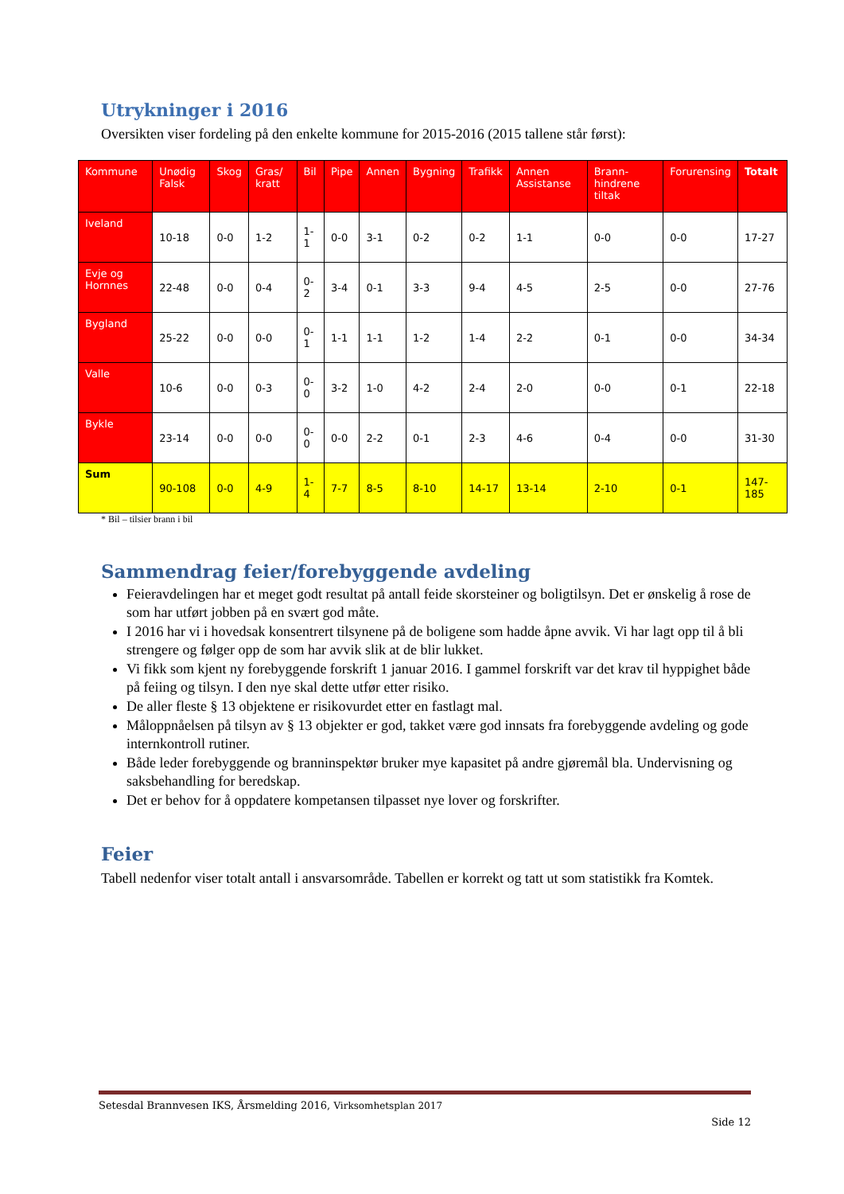Utrykninger i 2016
Oversikten viser fordeling på den enkelte kommune for 2015-2016 (2015 tallene står først):
| Kommune | Unødig Falsk | Skog | Gras/ kratt | Bil | Pipe | Annen | Bygning | Trafikk | Annen Assistanse | Brann-hindrene tiltak | Forurensing | Totalt |
| --- | --- | --- | --- | --- | --- | --- | --- | --- | --- | --- | --- | --- |
| Iveland | 10-18 | 0-0 | 1-2 | 1-1 | 0-0 | 3-1 | 0-2 | 0-2 | 1-1 | 0-0 | 0-0 | 17-27 |
| Evje og Hornnes | 22-48 | 0-0 | 0-4 | 0-2 | 3-4 | 0-1 | 3-3 | 9-4 | 4-5 | 2-5 | 0-0 | 27-76 |
| Bygland | 25-22 | 0-0 | 0-0 | 0-1 | 1-1 | 1-1 | 1-2 | 1-4 | 2-2 | 0-1 | 0-0 | 34-34 |
| Valle | 10-6 | 0-0 | 0-3 | 0-0 | 3-2 | 1-0 | 4-2 | 2-4 | 2-0 | 0-0 | 0-1 | 22-18 |
| Bykle | 23-14 | 0-0 | 0-0 | 0-0 | 0-0 | 2-2 | 0-1 | 2-3 | 4-6 | 0-4 | 0-0 | 31-30 |
| Sum | 90-108 | 0-0 | 4-9 | 1-4 | 7-7 | 8-5 | 8-10 | 14-17 | 13-14 | 2-10 | 0-1 | 147-185 |
* Bil – tilsier brann i bil
Sammendrag feier/forebyggende avdeling
Feieravdelingen har et meget godt resultat på antall feide skorsteiner og boligtilsyn. Det er ønskelig å rose de som har utført jobben på en svært god måte.
I 2016 har vi i hovedsak konsentrert tilsynene på de boligene som hadde åpne avvik. Vi har lagt opp til å bli strengere og følger opp de som har avvik slik at de blir lukket.
Vi fikk som kjent ny forebyggende forskrift 1 januar 2016. I gammel forskrift var det krav til hyppighet både på feiing og tilsyn. I den nye skal dette utfør etter risiko.
De aller fleste § 13 objektene er risikovurdet etter en fastlagt mal.
Måloppnåelsen på tilsyn av § 13 objekter er god, takket være god innsats fra forebyggende avdeling og gode internkontroll rutiner.
Både leder forebyggende og branninspektør bruker mye kapasitet på andre gjøremål bla. Undervisning og saksbehandling for beredskap.
Det er behov for å oppdatere kompetansen tilpasset nye lover og forskrifter.
Feier
Tabell nedenfor viser totalt antall i ansvarsområde. Tabellen er korrekt og tatt ut som statistikk fra Komtek.
Setesdal Brannvesen IKS, Årsmelding 2016, Virksomhetsplan 2017
Side 12